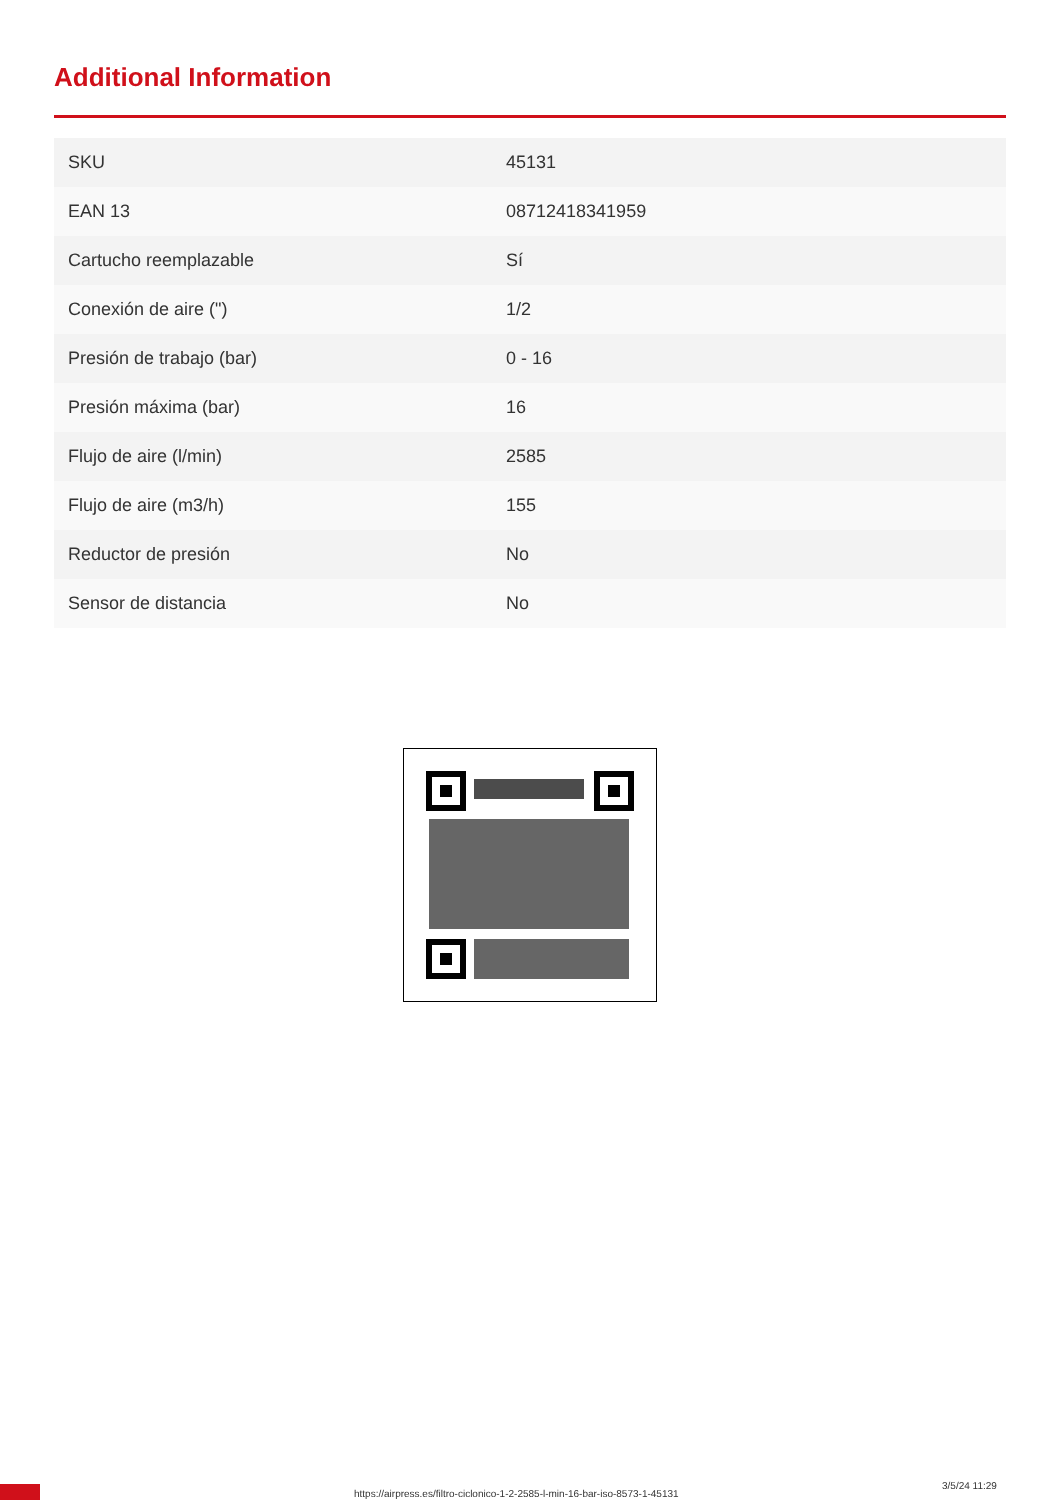Additional Information
| SKU | 45131 |
| EAN 13 | 08712418341959 |
| Cartucho reemplazable | Sí |
| Conexión de aire (") | 1/2 |
| Presión de trabajo (bar) | 0 - 16 |
| Presión máxima (bar) | 16 |
| Flujo de aire (l/min) | 2585 |
| Flujo de aire (m3/h) | 155 |
| Reductor de presión | No |
| Sensor de distancia | No |
https://airpress.es/filtro-ciclonico-1-2-2585-l-min-16-bar-iso-8573-1-45131
3/5/24 11:29